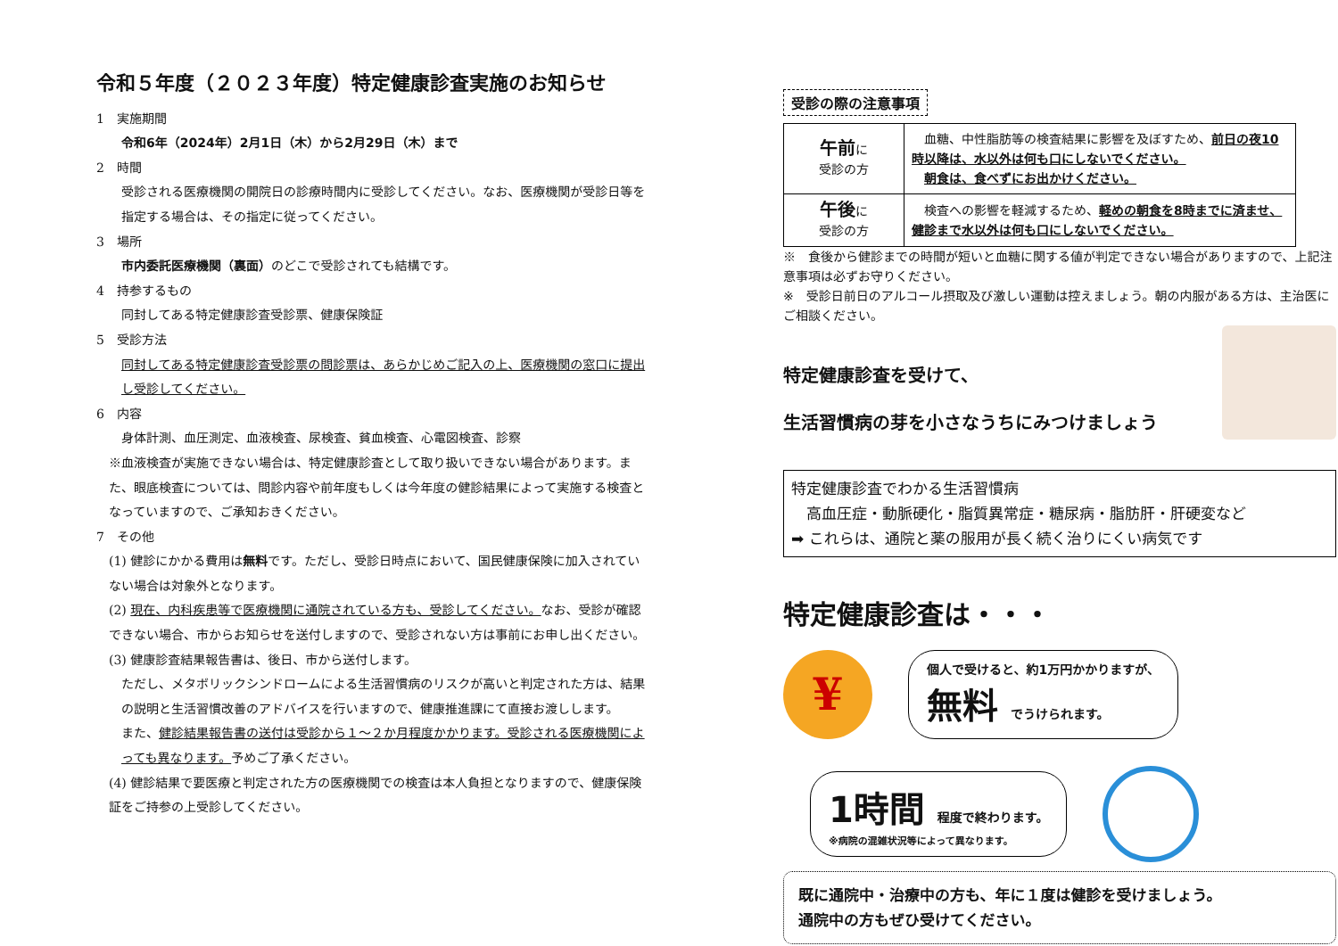令和５年度（２０２３年度）特定健康診査実施のお知らせ
1　実施期間
令和6年（2024年）2月1日（木）から2月29日（木）まで
2　時間
受診される医療機関の開院日の診療時間内に受診してください。なお、医療機関が受診日等を指定する場合は、その指定に従ってください。
3　場所
市内委託医療機関（裏面）のどこで受診されても結構です。
4　持参するもの
同封してある特定健康診査受診票、健康保険証
5　受診方法
同封してある特定健康診査受診票の問診票は、あらかじめご記入の上、医療機関の窓口に提出し受診してください。
6　内容
身体計測、血圧測定、血液検査、尿検査、貧血検査、心電図検査、診察
※血液検査が実施できない場合は、特定健康診査として取り扱いできない場合があります。また、眼底検査については、問診内容や前年度もしくは今年度の健診結果によって実施する検査となっていますので、ご承知おきください。
7　その他
(1) 健診にかかる費用は無料です。ただし、受診日時点において、国民健康保険に加入されていない場合は対象外となります。
(2) 現在、内科疾患等で医療機関に通院されている方も、受診してください。なお、受診が確認できない場合、市からお知らせを送付しますので、受診されない方は事前にお申し出ください。
(3) 健康診査結果報告書は、後日、市から送付します。
ただし、メタボリックシンドロームによる生活習慣病のリスクが高いと判定された方は、結果の説明と生活習慣改善のアドバイスを行いますので、健康推進課にて直接お渡しします。
また、健診結果報告書の送付は受診から１～２か月程度かかります。受診される医療機関によっても異なります。予めご了承ください。
(4) 健診結果で要医療と判定された方の医療機関での検査は本人負担となりますので、健康保険証をご持参の上受診してください。
受診の際の注意事項
| 午前 に 受診の方 | 血糖、中性脂肪等の検査結果に影響を及ぼすため、 前日の夜10時以降は、水以外は何も口にしないでください。 朝食は、食べずにお出かけください。 |
| 午後 に 受診の方 | 検査への影響を軽減するため、 軽めの朝食を8時までに済ませ、健診まで水以外は何も口にしないでください。 |
※　食後から健診までの時間が短いと血糖に関する値が判定できない場合がありますので、上記注意事項は必ずお守りください。
※　受診日前日のアルコール摂取及び激しい運動は控えましょう。朝の内服がある方は、主治医にご相談ください。
特定健康診査を受けて、
生活習慣病の芽を小さなうちにみつけましょう
特定健康診査でわかる生活習慣病
　高血圧症・動脈硬化・脂質異常症・糖尿病・脂肪肝・肝硬変など
➡ これらは、通院と薬の服用が長く続く治りにくい病気です
特定健康診査は・・・
¥
個人で受けると、約1万円かかりますが、
無料　でうけられます。
1時間　程度で終わります。
※病院の混雑状況等によって異なります。
既に通院中・治療中の方も、年に１度は健診を受けましょう。
通院中の方もぜひ受けてください。